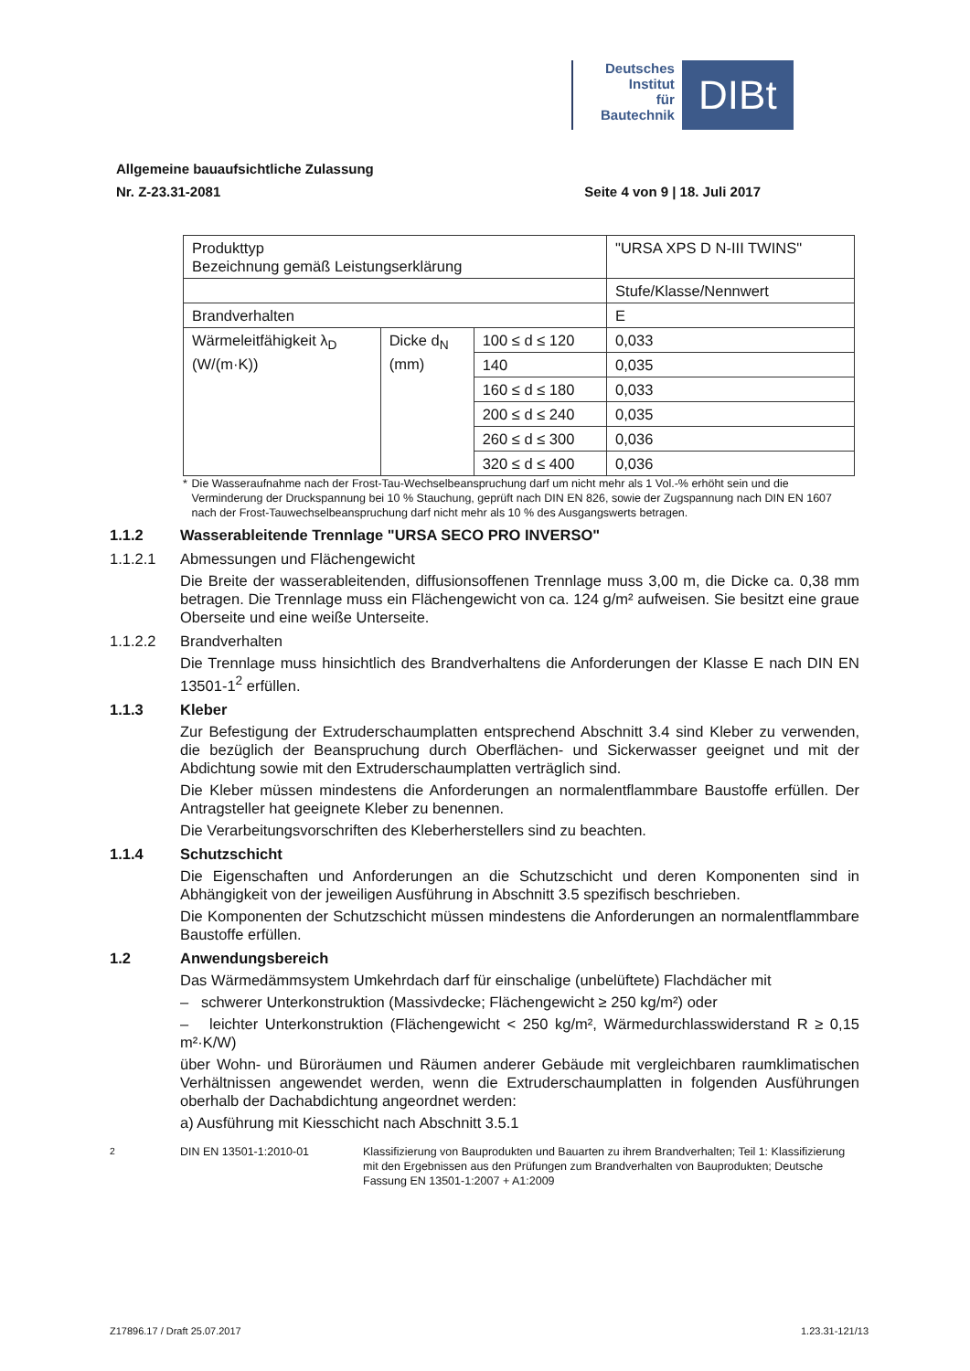Deutsches
Institut
für
Bautechnik
DIBt
Allgemeine bauaufsichtliche Zulassung
Nr. Z-23.31-2081
Seite 4 von 9 | 18. Juli 2017
| Produkttyp Bezeichnung gemäß Leistungserklärung | | | "URSA XPS D N-III TWINS" |
| | | | Stufe/Klasse/Nennwert |
| Brandverhalten | | | E |
| Wärmeleitfähigkeit λ<sub>D</sub> (W/(m·K)) | Dicke d<sub>N</sub> (mm) | 100 ≤ d ≤ 120 | 0,033 |
| | | 140 | 0,035 |
| | | 160 ≤ d ≤ 180 | 0,033 |
| | | 200 ≤ d ≤ 240 | 0,035 |
| | | 260 ≤ d ≤ 300 | 0,036 |
| | | 320 ≤ d ≤ 400 | 0,036 |
* Die Wasseraufnahme nach der Frost-Tau-Wechselbeanspruchung darf um nicht mehr als 1 Vol.-% erhöht sein und die Verminderung der Druckspannung bei 10 % Stauchung, geprüft nach DIN EN 826, sowie der Zugspannung nach DIN EN 1607 nach der Frost-Tauwechselbeanspruchung darf nicht mehr als 10 % des Ausgangswerts betragen.
1.1.2 Wasserableitende Trennlage "URSA SECO PRO INVERSO"
1.1.2.1 Abmessungen und Flächengewicht
Die Breite der wasserableitenden, diffusionsoffenen Trennlage muss 3,00 m, die Dicke ca. 0,38 mm betragen. Die Trennlage muss ein Flächengewicht von ca. 124 g/m² aufweisen. Sie besitzt eine graue Oberseite und eine weiße Unterseite.
1.1.2.2 Brandverhalten
Die Trennlage muss hinsichtlich des Brandverhaltens die Anforderungen der Klasse E nach DIN EN 13501-1<sup>2</sup> erfüllen.
1.1.3 Kleber
Zur Befestigung der Extruderschaumplatten entsprechend Abschnitt 3.4 sind Kleber zu verwenden, die bezüglich der Beanspruchung durch Oberflächen- und Sickerwasser geeignet und mit der Abdichtung sowie mit den Extruderschaumplatten verträglich sind.
Die Kleber müssen mindestens die Anforderungen an normalentflammbare Baustoffe erfüllen. Der Antragsteller hat geeignete Kleber zu benennen.
Die Verarbeitungsvorschriften des Kleberherstellers sind zu beachten.
1.1.4 Schutzschicht
Die Eigenschaften und Anforderungen an die Schutzschicht und deren Komponenten sind in Abhängigkeit von der jeweiligen Ausführung in Abschnitt 3.5 spezifisch beschrieben.
Die Komponenten der Schutzschicht müssen mindestens die Anforderungen an normalentflammbare Baustoffe erfüllen.
1.2 Anwendungsbereich
Das Wärmedämmsystem Umkehrdach darf für einschalige (unbelüftete) Flachdächer mit
– schwerer Unterkonstruktion (Massivdecke; Flächengewicht ≥ 250 kg/m²) oder
– leichter Unterkonstruktion (Flächengewicht < 250 kg/m², Wärmedurchlasswiderstand R ≥ 0,15 m²·K/W)
über Wohn- und Büroräumen und Räumen anderer Gebäude mit vergleichbaren raumklimatischen Verhältnissen angewendet werden, wenn die Extruderschaumplatten in folgenden Ausführungen oberhalb der Dachabdichtung angeordnet werden:
a) Ausführung mit Kiesschicht nach Abschnitt 3.5.1
<sup>2</sup> DIN EN 13501-1:2010-01 Klassifizierung von Bauprodukten und Bauarten zu ihrem Brandverhalten; Teil 1: Klassifizierung mit den Ergebnissen aus den Prüfungen zum Brandverhalten von Bauprodukten; Deutsche Fassung EN 13501-1:2007 + A1:2009
Z17896.17 / Draft 25.07.2017 1.23.31-121/13